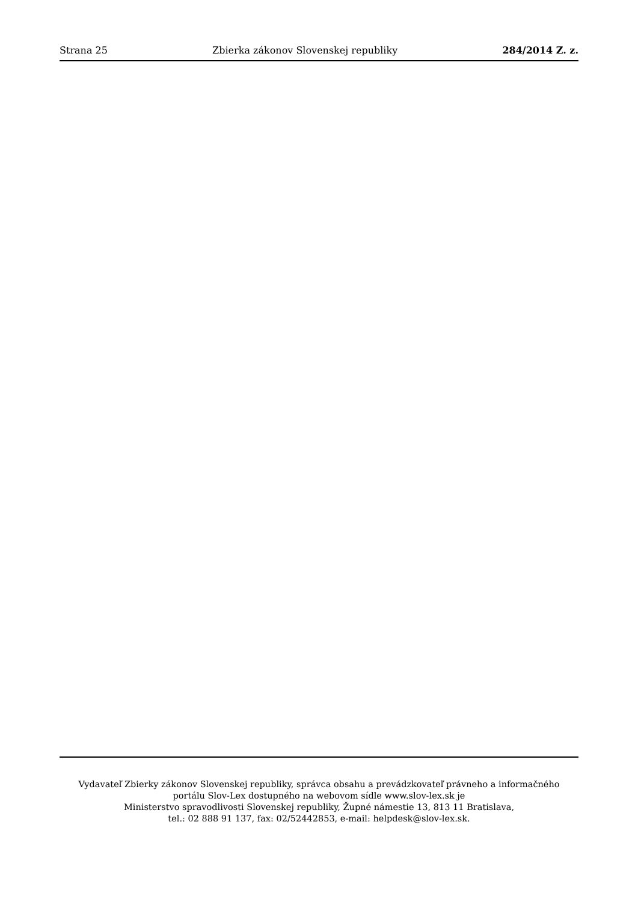Strana 25 Zbierka zákonov Slovenskej republiky 284/2014 Z. z.
Vydavateľ Zbierky zákonov Slovenskej republiky, správca obsahu a prevádzkovateľ právneho a informačného
portálu Slov-Lex dostupného na webovom sídle www.slov-lex.sk je
Ministerstvo spravodlivosti Slovenskej republiky, Župné námestie 13, 813 11 Bratislava,
tel.: 02 888 91 137, fax: 02/52442853, e-mail: helpdesk@slov-lex.sk.